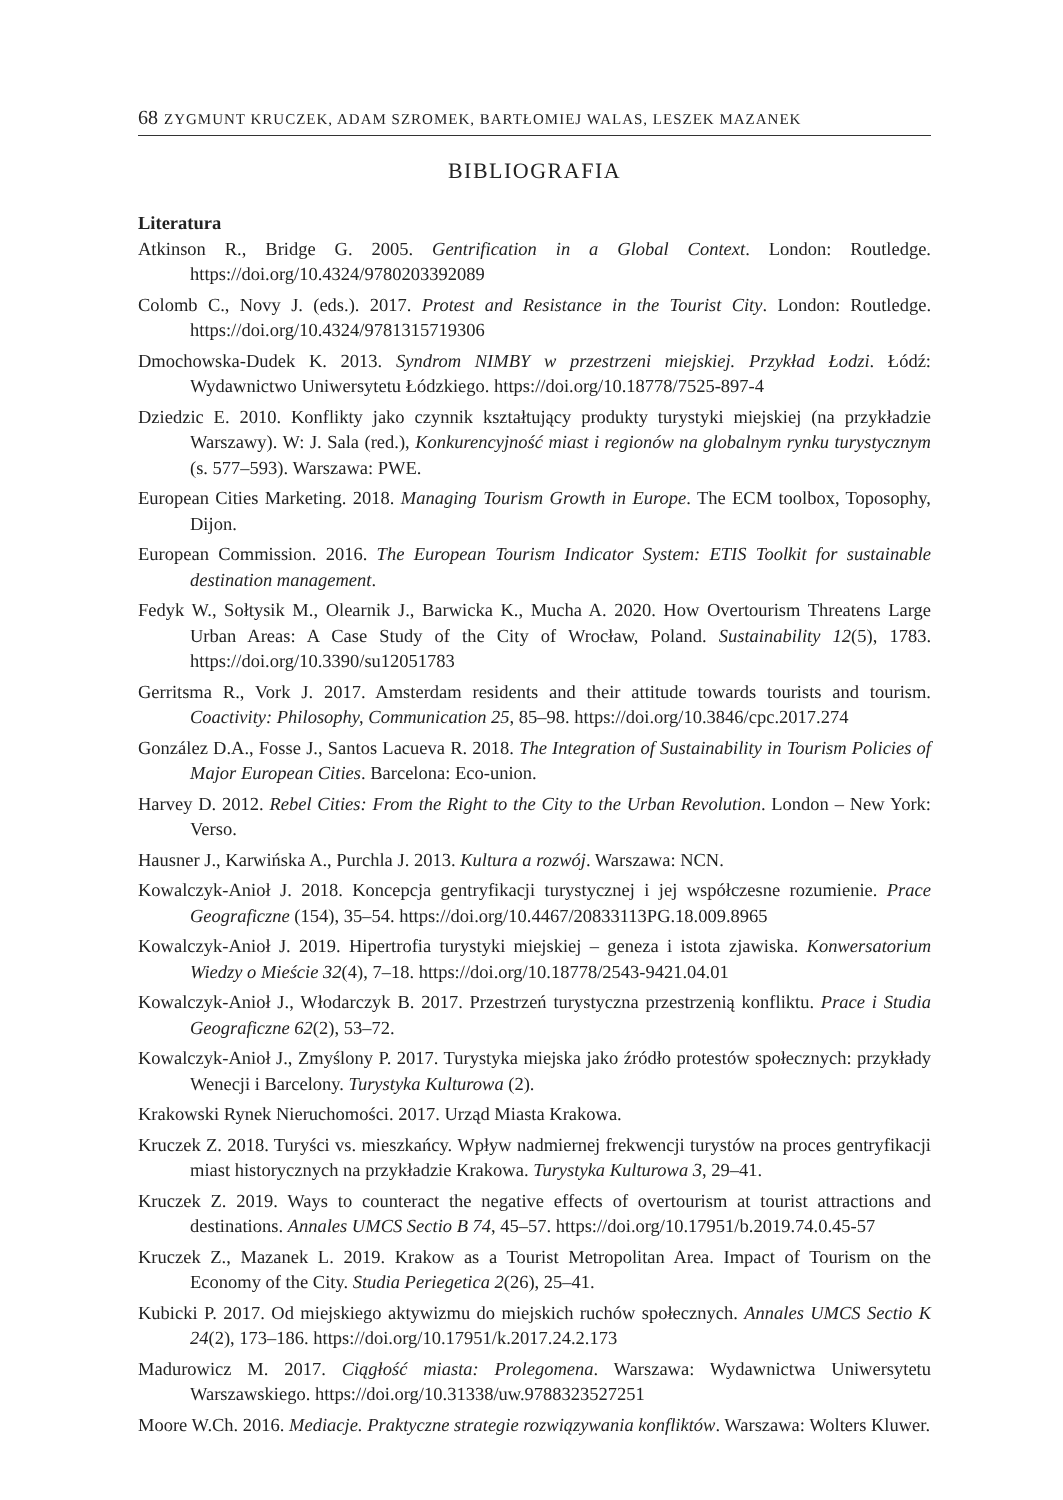68 ZYGMUNT KRUCZEK, ADAM SZROMEK, BARTŁOMIEJ WALAS, LESZEK MAZANEK
BIBLIOGRAFIA
Literatura
Atkinson R., Bridge G. 2005. Gentrification in a Global Context. London: Routledge. https://doi.org/10.4324/9780203392089
Colomb C., Novy J. (eds.). 2017. Protest and Resistance in the Tourist City. London: Routledge. https://doi.org/10.4324/9781315719306
Dmochowska-Dudek K. 2013. Syndrom NIMBY w przestrzeni miejskiej. Przykład Łodzi. Łódź: Wydawnictwo Uniwersytetu Łódzkiego. https://doi.org/10.18778/7525-897-4
Dziedzic E. 2010. Konflikty jako czynnik kształtujący produkty turystyki miejskiej (na przykładzie Warszawy). W: J. Sala (red.), Konkurencyjność miast i regionów na globalnym rynku turystycznym (s. 577–593). Warszawa: PWE.
European Cities Marketing. 2018. Managing Tourism Growth in Europe. The ECM toolbox, Toposophy, Dijon.
European Commission. 2016. The European Tourism Indicator System: ETIS Toolkit for sustainable destination management.
Fedyk W., Sołtysik M., Olearnik J., Barwicka K., Mucha A. 2020. How Overtourism Threatens Large Urban Areas: A Case Study of the City of Wrocław, Poland. Sustainability 12(5), 1783. https://doi.org/10.3390/su12051783
Gerritsma R., Vork J. 2017. Amsterdam residents and their attitude towards tourists and tourism. Coactivity: Philosophy, Communication 25, 85–98. https://doi.org/10.3846/cpc.2017.274
González D.A., Fosse J., Santos Lacueva R. 2018. The Integration of Sustainability in Tourism Policies of Major European Cities. Barcelona: Eco-union.
Harvey D. 2012. Rebel Cities: From the Right to the City to the Urban Revolution. London – New York: Verso.
Hausner J., Karwińska A., Purchla J. 2013. Kultura a rozwój. Warszawa: NCN.
Kowalczyk-Anioł J. 2018. Koncepcja gentryfikacji turystycznej i jej współczesne rozumienie. Prace Geograficzne (154), 35–54. https://doi.org/10.4467/20833113PG.18.009.8965
Kowalczyk-Anioł J. 2019. Hipertrofia turystyki miejskiej – geneza i istota zjawiska. Konwersatorium Wiedzy o Mieście 32(4), 7–18. https://doi.org/10.18778/2543-9421.04.01
Kowalczyk-Anioł J., Włodarczyk B. 2017. Przestrzeń turystyczna przestrzenią konfliktu. Prace i Studia Geograficzne 62(2), 53–72.
Kowalczyk-Anioł J., Zmyślony P. 2017. Turystyka miejska jako źródło protestów społecznych: przykłady Wenecji i Barcelony. Turystyka Kulturowa (2).
Krakowski Rynek Nieruchomości. 2017. Urząd Miasta Krakowa.
Kruczek Z. 2018. Turyści vs. mieszkańcy. Wpływ nadmiernej frekwencji turystów na proces gentryfikacji miast historycznych na przykładzie Krakowa. Turystyka Kulturowa 3, 29–41.
Kruczek Z. 2019. Ways to counteract the negative effects of overtourism at tourist attractions and destinations. Annales UMCS Sectio B 74, 45–57. https://doi.org/10.17951/b.2019.74.0.45-57
Kruczek Z., Mazanek L. 2019. Krakow as a Tourist Metropolitan Area. Impact of Tourism on the Economy of the City. Studia Periegetica 2(26), 25–41.
Kubicki P. 2017. Od miejskiego aktywizmu do miejskich ruchów społecznych. Annales UMCS Sectio K 24(2), 173–186. https://doi.org/10.17951/k.2017.24.2.173
Madurowicz M. 2017. Ciągłość miasta: Prolegomena. Warszawa: Wydawnictwa Uniwersytetu Warszawskiego. https://doi.org/10.31338/uw.9788323527251
Moore W.Ch. 2016. Mediacje. Praktyczne strategie rozwiązywania konfliktów. Warszawa: Wolters Kluwer.